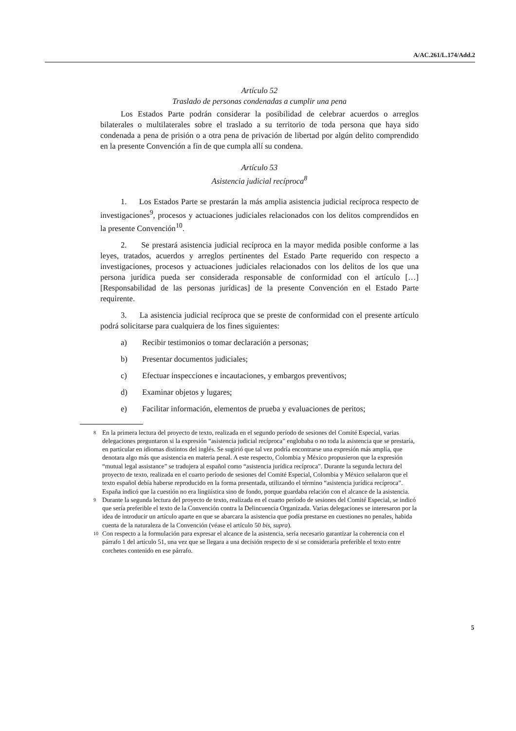A/AC.261/L.174/Add.2
Artículo 52
Traslado de personas condenadas a cumplir una pena
Los Estados Parte podrán considerar la posibilidad de celebrar acuerdos o arreglos bilaterales o multilaterales sobre el traslado a su territorio de toda persona que haya sido condenada a pena de prisión o a otra pena de privación de libertad por algún delito comprendido en la presente Convención a fin de que cumpla allí su condena.
Artículo 53
Asistencia judicial recíproca<sup>8</sup>
1. Los Estados Parte se prestarán la más amplia asistencia judicial recíproca respecto de investigaciones<sup>9</sup>, procesos y actuaciones judiciales relacionados con los delitos comprendidos en la presente Convención<sup>10</sup>.
2. Se prestará asistencia judicial recíproca en la mayor medida posible conforme a las leyes, tratados, acuerdos y arreglos pertinentes del Estado Parte requerido con respecto a investigaciones, procesos y actuaciones judiciales relacionados con los delitos de los que una persona jurídica pueda ser considerada responsable de conformidad con el artículo […] [Responsabilidad de las personas jurídicas] de la presente Convención en el Estado Parte requirente.
3. La asistencia judicial recíproca que se preste de conformidad con el presente artículo podrá solicitarse para cualquiera de los fines siguientes:
a) Recibir testimonios o tomar declaración a personas;
b) Presentar documentos judiciales;
c) Efectuar inspecciones e incautaciones, y embargos preventivos;
d) Examinar objetos y lugares;
e) Facilitar información, elementos de prueba y evaluaciones de peritos;
<sup>8</sup>
En la primera lectura del proyecto de texto, realizada en el segundo período de sesiones del Comité Especial, varias delegaciones preguntaron si la expresión “asistencia judicial recíproca” englobaba o no toda la asistencia que se prestaría, en particular en idiomas distintos del inglés. Se sugirió que tal vez podría encontrarse una expresión más amplia, que denotara algo más que asistencia en materia penal. A este respecto, Colombia y México propusieron que la expresión “mutual legal assistance” se tradujera al español como “asistencia jurídica recíproca”. Durante la segunda lectura del proyecto de texto, realizada en el cuarto período de sesiones del Comité Especial, Colombia y México señalaron que el texto español debía haberse reproducido en la forma presentada, utilizando el término “asistencia jurídica recíproca”. España indicó que la cuestión no era lingüística sino de fondo, porque guardaba relación con el alcance de la asistencia.
<sup>9</sup>
Durante la segunda lectura del proyecto de texto, realizada en el cuarto período de sesiones del Comité Especial, se indicó que sería preferible el texto de la Convención contra la Delincuencia Organizada. Varias delegaciones se interesaron por la idea de introducir un artículo aparte en que se abarcara la asistencia que podía prestarse en cuestiones no penales, habida cuenta de la naturaleza de la Convención (véase el artículo 50 bis, supra).
<sup>10</sup>
Con respecto a la formulación para expresar el alcance de la asistencia, sería necesario garantizar la coherencia con el párrafo 1 del artículo 51, una vez que se llegara a una decisión respecto de si se consideraría preferible el texto entre corchetes contenido en ese párrafo.
5